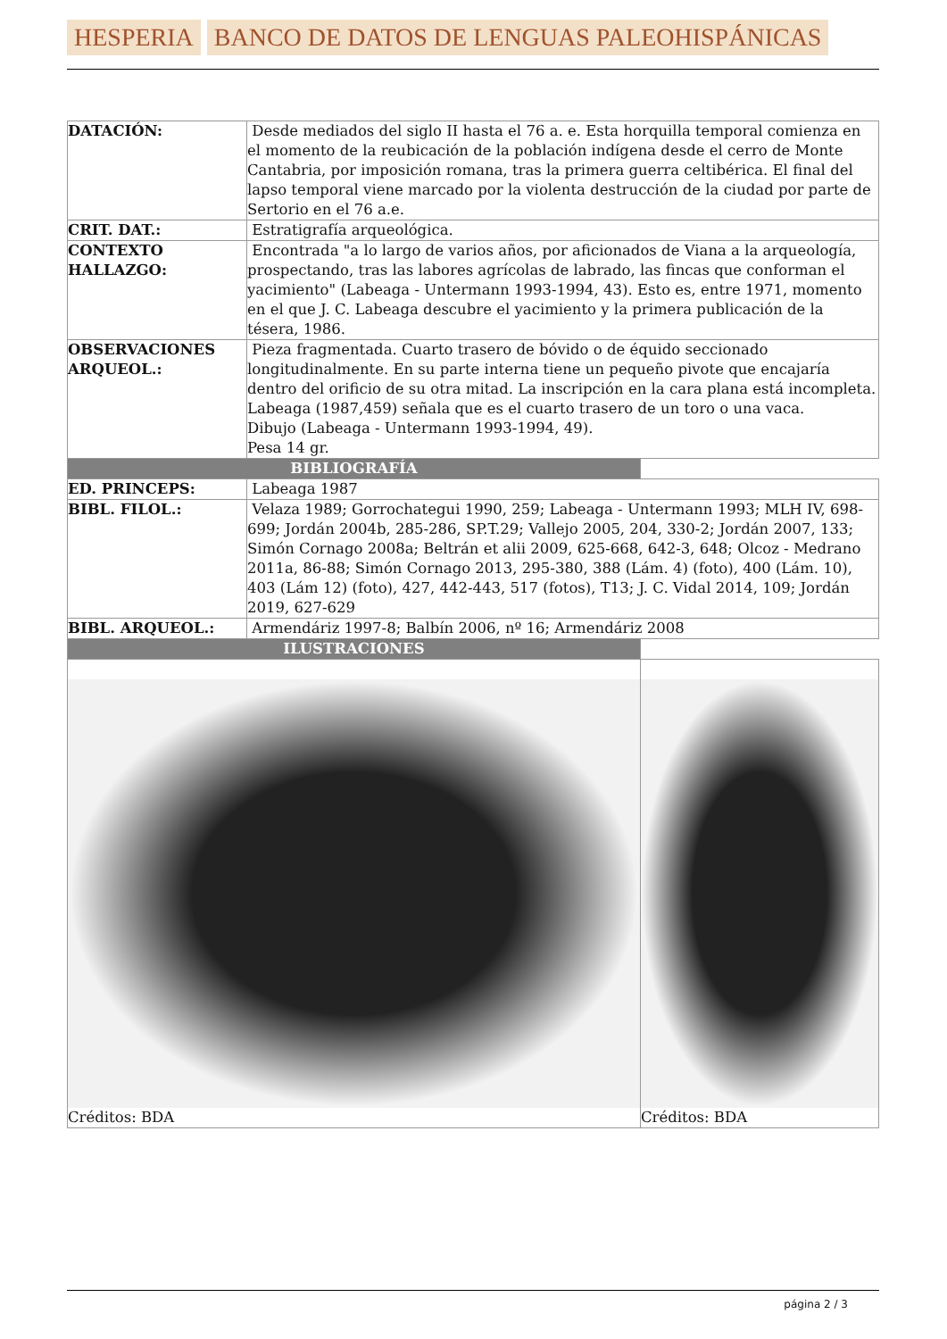HESPERIA BANCO DE DATOS DE LENGUAS PALEOHISPÁNICAS
| DATACIÓN: | Desde mediados del siglo II hasta el 76 a. e. Esta horquilla temporal comienza en el momento de la reubicación de la población indígena desde el cerro de Monte Cantabria, por imposición romana, tras la primera guerra celtibérica. El final del lapso temporal viene marcado por la violenta destrucción de la ciudad por parte de Sertorio en el 76 a.e. | |
| CRIT. DAT.: | Estratigrafía arqueológica. | |
| CONTEXTO HALLAZGO: | Encontrada "a lo largo de varios años, por aficionados de Viana a la arqueología, prospectando, tras las labores agrícolas de labrado, las fincas que conforman el yacimiento" (Labeaga - Untermann 1993-1994, 43). Esto es, entre 1971, momento en el que J. C. Labeaga descubre el yacimiento y la primera publicación de la tésera, 1986. | |
| OBSERVACIONES ARQUEOL.: | Pieza fragmentada. Cuarto trasero de bóvido o de équido seccionado longitudinalmente. En su parte interna tiene un pequeño pivote que encajaría dentro del orificio de su otra mitad. La inscripción en la cara plana está incompleta. Labeaga (1987,459) señala que es el cuarto trasero de un toro o una vaca. Dibujo (Labeaga - Untermann 1993-1994, 49). Pesa 14 gr. | |
| BIBLIOGRAFÍA | | |
| ED. PRINCEPS: | Labeaga 1987 | |
| BIBL. FILOL.: | Velaza 1989; Gorrochategui 1990, 259; Labeaga - Untermann 1993; MLH IV, 698-699; Jordán 2004b, 285-286, SP.T.29; Vallejo 2005, 204, 330-2; Jordán 2007, 133; Simón Cornago 2008a; Beltrán et alii 2009, 625-668, 642-3, 648; Olcoz - Medrano 2011a, 86-88; Simón Cornago 2013, 295-380, 388 (Lám. 4) (foto), 400 (Lám. 10), 403 (Lám 12) (foto), 427, 442-443, 517 (fotos), T13; J. C. Vidal 2014, 109; Jordán 2019, 627-629 | |
| BIBL. ARQUEOL.: | Armendáriz 1997-8; Balbín 2006, nº 16; Armendáriz 2008 | |
| ILUSTRACIONES | | |
| Créditos: BDA | | Créditos: BDA |
página 2 / 3